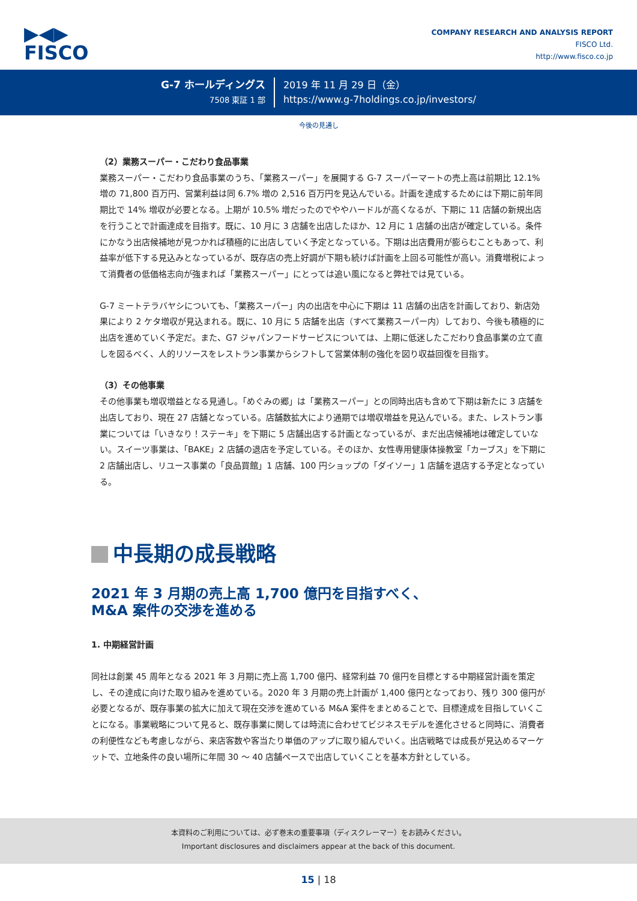▶◀▶
FISCO
COMPANY RESEARCH AND ANALYSIS REPORT
FISCO Ltd.
http://www.fisco.co.jp
G-7 ホールディングス
7508 東証 1 部
2019 年 11 月 29 日（金）
https://www.g-7holdings.co.jp/investors/
今後の見通し
（2）業務スーパー・こだわり食品事業
業務スーパー・こだわり食品事業のうち、「業務スーパー」を展開する G-7 スーパーマートの売上高は前期比 12.1% 増の 71,800 百万円、営業利益は同 6.7% 増の 2,516 百万円を見込んでいる。計画を達成するためには下期に前年同期比で 14% 増収が必要となる。上期が 10.5% 増だったのでややハードルが高くなるが、下期に 11 店舗の新規出店を行うことで計画達成を目指す。既に、10 月に 3 店舗を出店したほか、12 月に 1 店舗の出店が確定している。条件にかなう出店候補地が見つかれば積極的に出店していく予定となっている。下期は出店費用が膨らむこともあって、利益率が低下する見込みとなっているが、既存店の売上好調が下期も続けば計画を上回る可能性が高い。消費増税によって消費者の低価格志向が強まれば「業務スーパー」にとっては追い風になると弊社では見ている。
G-7 ミートテラバヤシについても、「業務スーパー」内の出店を中心に下期は 11 店舗の出店を計画しており、新店効果により 2 ケタ増収が見込まれる。既に、10 月に 5 店舗を出店（すべて業務スーパー内）しており、今後も積極的に出店を進めていく予定だ。また、G7 ジャパンフードサービスについては、上期に低迷したこだわり食品事業の立て直しを図るべく、人的リソースをレストラン事業からシフトして営業体制の強化を図り収益回復を目指す。
（3）その他事業
その他事業も増収増益となる見通し。「めぐみの郷」は「業務スーパー」との同時出店も含めて下期は新たに 3 店舗を出店しており、現在 27 店舗となっている。店舗数拡大により通期では増収増益を見込んでいる。また、レストラン事業については「いきなり！ステーキ」を下期に 5 店舗出店する計画となっているが、まだ出店候補地は確定していない。スイーツ事業は、「BAKE」2 店舗の退店を予定している。そのほか、女性専用健康体操教室「カーブス」を下期に 2 店舗出店し、リユース事業の「良品買館」1 店舗、100 円ショップの「ダイソー」1 店舗を退店する予定となっている。
中長期の成長戦略
2021 年 3 月期の売上高 1,700 億円を目指すべく、
M&A 案件の交渉を進める
1. 中期経営計画
同社は創業 45 周年となる 2021 年 3 月期に売上高 1,700 億円、経常利益 70 億円を目標とする中期経営計画を策定し、その達成に向けた取り組みを進めている。2020 年 3 月期の売上計画が 1,400 億円となっており、残り 300 億円が必要となるが、既存事業の拡大に加えて現在交渉を進めている M&A 案件をまとめることで、目標達成を目指していくことになる。事業戦略について見ると、既存事業に関しては時流に合わせてビジネスモデルを進化させると同時に、消費者の利便性なども考慮しながら、来店客数や客当たり単価のアップに取り組んでいく。出店戦略では成長が見込めるマーケットで、立地条件の良い場所に年間 30 ～ 40 店舗ペースで出店していくことを基本方針としている。
本資料のご利用については、必ず巻末の重要事項（ディスクレーマー）をお読みください。
Important disclosures and disclaimers appear at the back of this document.
15 | 18